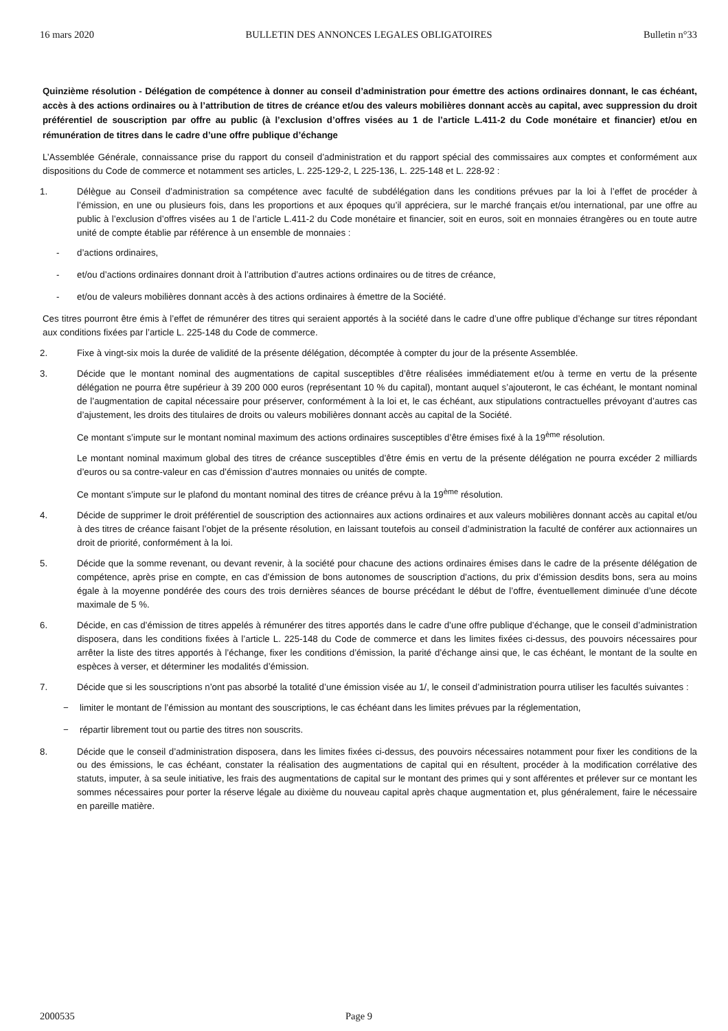16 mars 2020 BULLETIN DES ANNONCES LEGALES OBLIGATOIRES Bulletin n°33
Quinzième résolution - Délégation de compétence à donner au conseil d’administration pour émettre des actions ordinaires donnant, le cas échéant, accès à des actions ordinaires ou à l’attribution de titres de créance et/ou des valeurs mobilières donnant accès au capital, avec suppression du droit préférentiel de souscription par offre au public (à l’exclusion d’offres visées au 1 de l’article L.411-2 du Code monétaire et financier) et/ou en rémunération de titres dans le cadre d’une offre publique d’échange
L’Assemblée Générale, connaissance prise du rapport du conseil d’administration et du rapport spécial des commissaires aux comptes et conformément aux dispositions du Code de commerce et notamment ses articles, L. 225-129-2, L 225-136, L. 225-148 et L. 228-92 :
1. Délègue au Conseil d’administration sa compétence avec faculté de subdélégation dans les conditions prévues par la loi à l’effet de procéder à l’émission, en une ou plusieurs fois, dans les proportions et aux époques qu’il appréciera, sur le marché français et/ou international, par une offre au public à l’exclusion d’offres visées au 1 de l’article L.411-2 du Code monétaire et financier, soit en euros, soit en monnaies étrangères ou en toute autre unité de compte établie par référence à un ensemble de monnaies :
- d’actions ordinaires,
- et/ou d’actions ordinaires donnant droit à l’attribution d’autres actions ordinaires ou de titres de créance,
- et/ou de valeurs mobilières donnant accès à des actions ordinaires à émettre de la Société.
Ces titres pourront être émis à l’effet de rémunérer des titres qui seraient apportés à la société dans le cadre d’une offre publique d’échange sur titres répondant aux conditions fixées par l’article L. 225-148 du Code de commerce.
2. Fixe à vingt-six mois la durée de validité de la présente délégation, décomptée à compter du jour de la présente Assemblée.
3. Décide que le montant nominal des augmentations de capital susceptibles d’être réalisées immédiatement et/ou à terme en vertu de la présente délégation ne pourra être supérieur à 39 200 000 euros (représentant 10 % du capital), montant auquel s’ajouteront, le cas échéant, le montant nominal de l’augmentation de capital nécessaire pour préserver, conformément à la loi et, le cas échéant, aux stipulations contractuelles prévoyant d’autres cas d’ajustement, les droits des titulaires de droits ou valeurs mobilières donnant accès au capital de la Société.
Ce montant s’impute sur le montant nominal maximum des actions ordinaires susceptibles d’être émises fixé à la 19<sup>ème</sup> résolution.
Le montant nominal maximum global des titres de créance susceptibles d’être émis en vertu de la présente délégation ne pourra excéder 2 milliards d’euros ou sa contre-valeur en cas d’émission d’autres monnaies ou unités de compte.
Ce montant s’impute sur le plafond du montant nominal des titres de créance prévu à la 19<sup>ème</sup> résolution.
4. Décide de supprimer le droit préférentiel de souscription des actionnaires aux actions ordinaires et aux valeurs mobilières donnant accès au capital et/ou à des titres de créance faisant l’objet de la présente résolution, en laissant toutefois au conseil d’administration la faculté de conférer aux actionnaires un droit de priorité, conformément à la loi.
5. Décide que la somme revenant, ou devant revenir, à la société pour chacune des actions ordinaires émises dans le cadre de la présente délégation de compétence, après prise en compte, en cas d’émission de bons autonomes de souscription d’actions, du prix d’émission desdits bons, sera au moins égale à la moyenne pondérée des cours des trois dernières séances de bourse précédant le début de l’offre, éventuellement diminuée d’une décote maximale de 5 %.
6. Décide, en cas d’émission de titres appelés à rémunérer des titres apportés dans le cadre d’une offre publique d’échange, que le conseil d’administration disposera, dans les conditions fixées à l’article L. 225-148 du Code de commerce et dans les limites fixées ci-dessus, des pouvoirs nécessaires pour arrêter la liste des titres apportés à l’échange, fixer les conditions d’émission, la parité d’échange ainsi que, le cas échéant, le montant de la soulte en espèces à verser, et déterminer les modalités d’émission.
7. Décide que si les souscriptions n’ont pas absorbé la totalité d’une émission visée au 1/, le conseil d’administration pourra utiliser les facultés suivantes :
− limiter le montant de l’émission au montant des souscriptions, le cas échéant dans les limites prévues par la réglementation,
− répartir librement tout ou partie des titres non souscrits.
8. Décide que le conseil d’administration disposera, dans les limites fixées ci-dessus, des pouvoirs nécessaires notamment pour fixer les conditions de la ou des émissions, le cas échéant, constater la réalisation des augmentations de capital qui en résultent, procéder à la modification corrélative des statuts, imputer, à sa seule initiative, les frais des augmentations de capital sur le montant des primes qui y sont afférentes et prélever sur ce montant les sommes nécessaires pour porter la réserve légale au dixième du nouveau capital après chaque augmentation et, plus généralement, faire le nécessaire en pareille matière.
2000535 Page 9